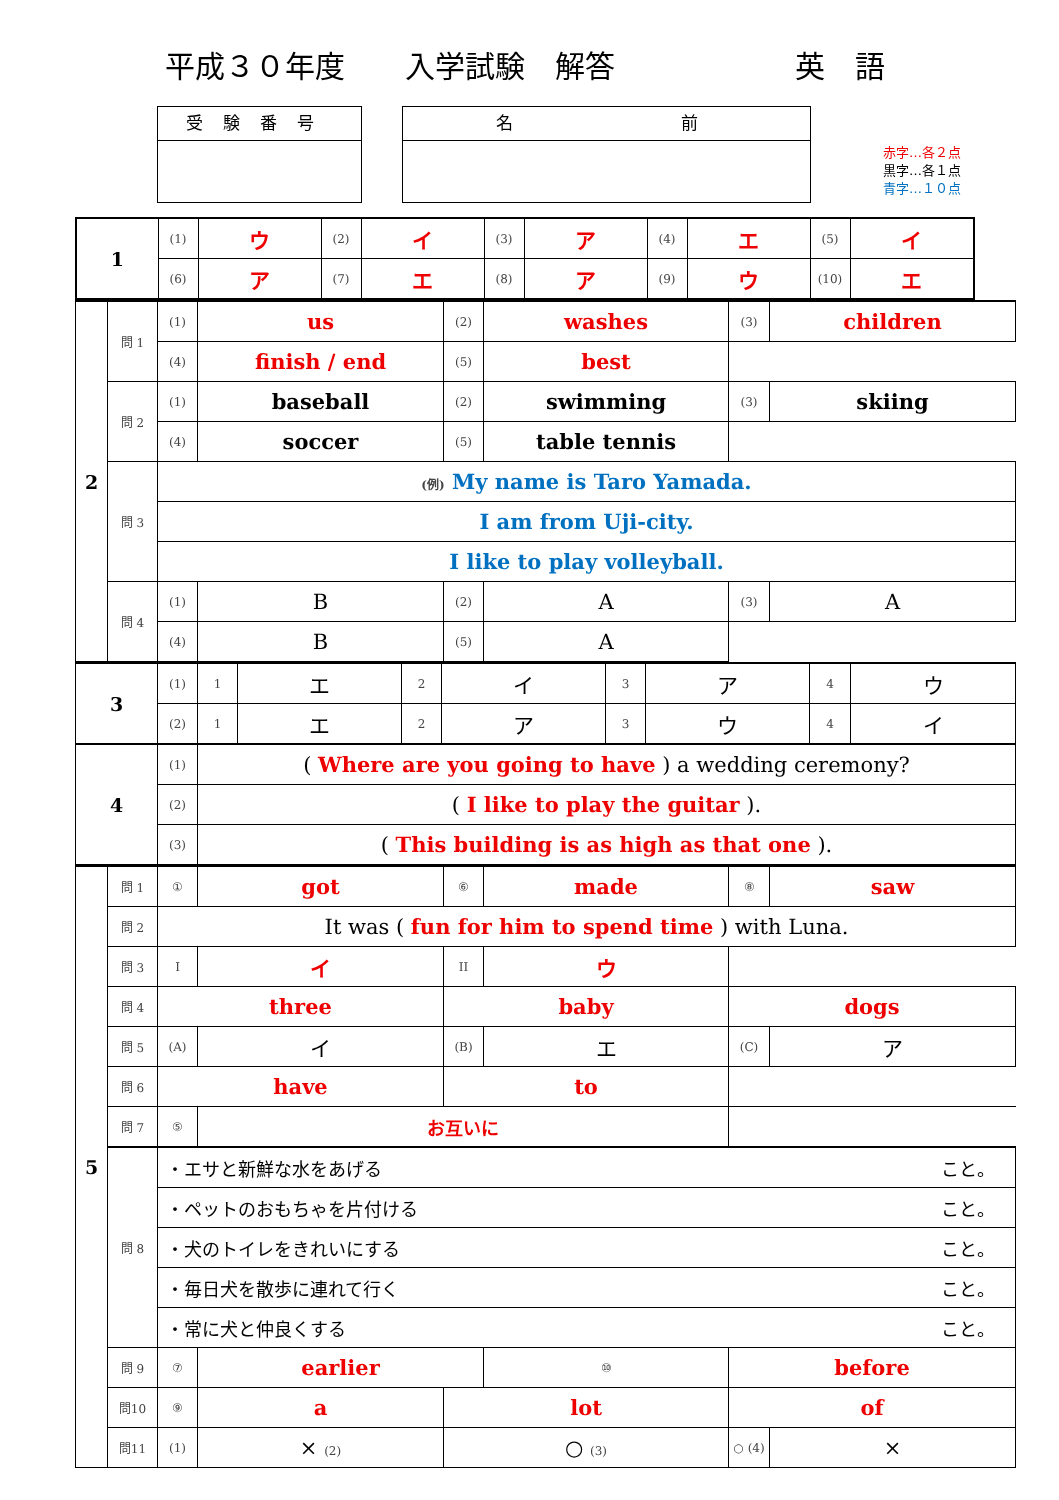平成３０年度 入学試験　解答 英　語
受験番号 名　　　　前
赤字…各２点
黒字…各１点
青字…１０点
| 1 | (1) | ウ | (2) | イ | (3) | ア | (4) | エ | (5) | イ |
| | (6) | ア | (7) | エ | (8) | ア | (9) | ウ | (10) | エ |
| 2 | 問 1 | (1) | us | (2) | washes | (3) | children |
| | | (4) | finish / end | (5) | best | | |
| | 問 2 | (1) | baseball | (2) | swimming | (3) | skiing |
| | | (4) | soccer | (5) | table tennis | | |
| | 問 3 | (例) My name is Taro Yamada. | | | | | |
| | | I am from Uji-city. | | | | | |
| | | I like to play volleyball. | | | | | |
| | 問 4 | (1) | B | (2) | A | (3) | A |
| | | (4) | B | (5) | A | | |
| 3 | (1) | 1 | エ | 2 | イ | 3 | ア | 4 | ウ |
| | (2) | 1 | エ | 2 | ア | 3 | ウ | 4 | イ |
| 4 | (1) | ( Where are you going to have ) a wedding ceremony? | | | | | | | |
| | (2) | ( I like to play the guitar ). | | | | | | | |
| | (3) | ( This building is as high as that one ). | | | | | | | |
| 5 | 問 1 | ① | got | ⑥ | made | ⑧ | saw |
| | 問 2 | It was ( fun for him to spend time ) with Luna. | | | | | |
| | 問 3 | I | イ | II | ウ | | |
| | 問 4 | three | | baby | | dogs | |
| | 問 5 | (A) | イ | (B) | エ | (C) | ア |
| | 問 6 | have | | to | | | |
| | 問 7 | ⑤ | お互いに | | | | |
| | 問 8 | ・エサと新鮮な水をあげる こと。 | | | | | |
| | | ・ペットのおもちゃを片付ける こと。 | | | | | |
| | | ・犬のトイレをきれいにする こと。 | | | | | |
| | | ・毎日犬を散歩に連れて行く こと。 | | | | | |
| | | ・常に犬と仲良くする こと。 | | | | | |
| | 問 9 | ⑦ | earlier | | ⑩ | before | |
| | 問10 | ⑨ | a | lot | | of | |
| | 問11 | (1) | × (2) | ○ (3) | | ○ (4) | × |